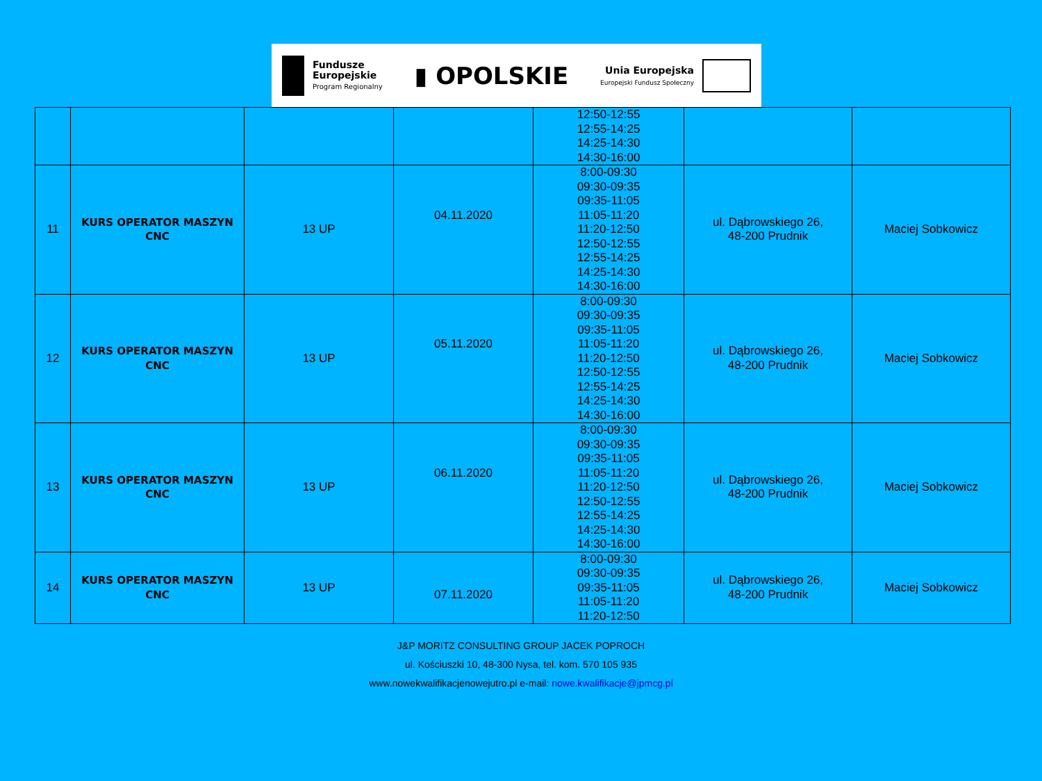Fundusze
Europejskie
Program Regionalny
▮ OPOLSKIE
Unia Europejska
Europejski Fundusz Społeczny
| | | | | 12:50-12:55 12:55-14:25 14:25-14:30 14:30-16:00 | | |
| 11 | KURS OPERATOR MASZYN CNC | 13 UP | 04.11.2020 | 8:00-09:30 09:30-09:35 09:35-11:05 11:05-11:20 11:20-12:50 12:50-12:55 12:55-14:25 14:25-14:30 14:30-16:00 | ul. Dąbrowskiego 26, 48-200 Prudnik | Maciej Sobkowicz |
| 12 | KURS OPERATOR MASZYN CNC | 13 UP | 05.11.2020 | 8:00-09:30 09:30-09:35 09:35-11:05 11:05-11:20 11:20-12:50 12:50-12:55 12:55-14:25 14:25-14:30 14:30-16:00 | ul. Dąbrowskiego 26, 48-200 Prudnik | Maciej Sobkowicz |
| 13 | KURS OPERATOR MASZYN CNC | 13 UP | 06.11.2020 | 8:00-09:30 09:30-09:35 09:35-11:05 11:05-11:20 11:20-12:50 12:50-12:55 12:55-14:25 14:25-14:30 14:30-16:00 | ul. Dąbrowskiego 26, 48-200 Prudnik | Maciej Sobkowicz |
| 14 | KURS OPERATOR MASZYN CNC | 13 UP | 07.11.2020 | 8:00-09:30 09:30-09:35 09:35-11:05 11:05-11:20 11:20-12:50 | ul. Dąbrowskiego 26, 48-200 Prudnik | Maciej Sobkowicz |
J&P MORITZ CONSULTING GROUP JACEK POPROCH
ul. Kościuszki 10, 48-300 Nysa, tel. kom. 570 105 935
www.nowekwalifikacjenowejutro.pl e-mail: nowe.kwalifikacje@jpmcg.pl